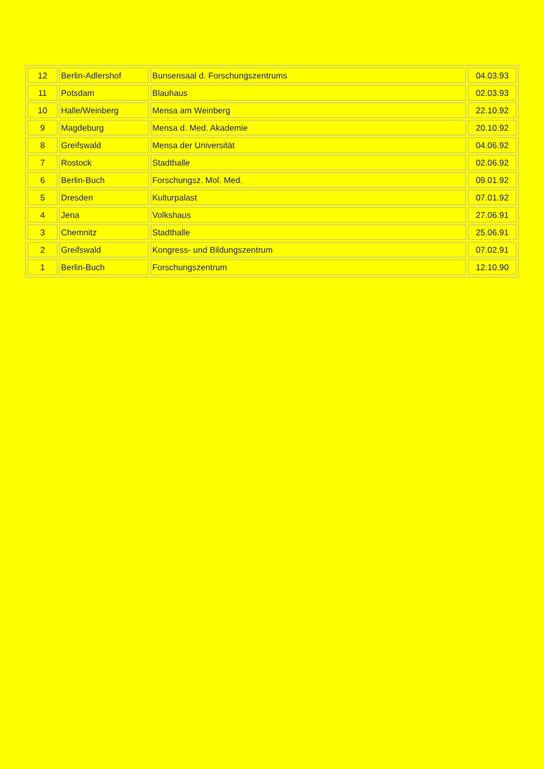| 12 | Berlin-Adlershof | Bunsensaal d. Forschungszentrums | 04.03.93 |
| 11 | Potsdam | Blauhaus | 02.03.93 |
| 10 | Halle/Weinberg | Mensa am Weinberg | 22.10.92 |
| 9 | Magdeburg | Mensa d. Med. Akademie | 20.10.92 |
| 8 | Greifswald | Mensa der Universität | 04.06.92 |
| 7 | Rostock | Stadthalle | 02.06.92 |
| 6 | Berlin-Buch | Forschungsz. Mol. Med. | 09.01.92 |
| 5 | Dresden | Kulturpalast | 07.01.92 |
| 4 | Jena | Volkshaus | 27.06.91 |
| 3 | Chemnitz | Stadthalle | 25.06.91 |
| 2 | Greifswald | Kongress- und Bildungszentrum | 07.02.91 |
| 1 | Berlin-Buch | Forschungszentrum | 12.10.90 |